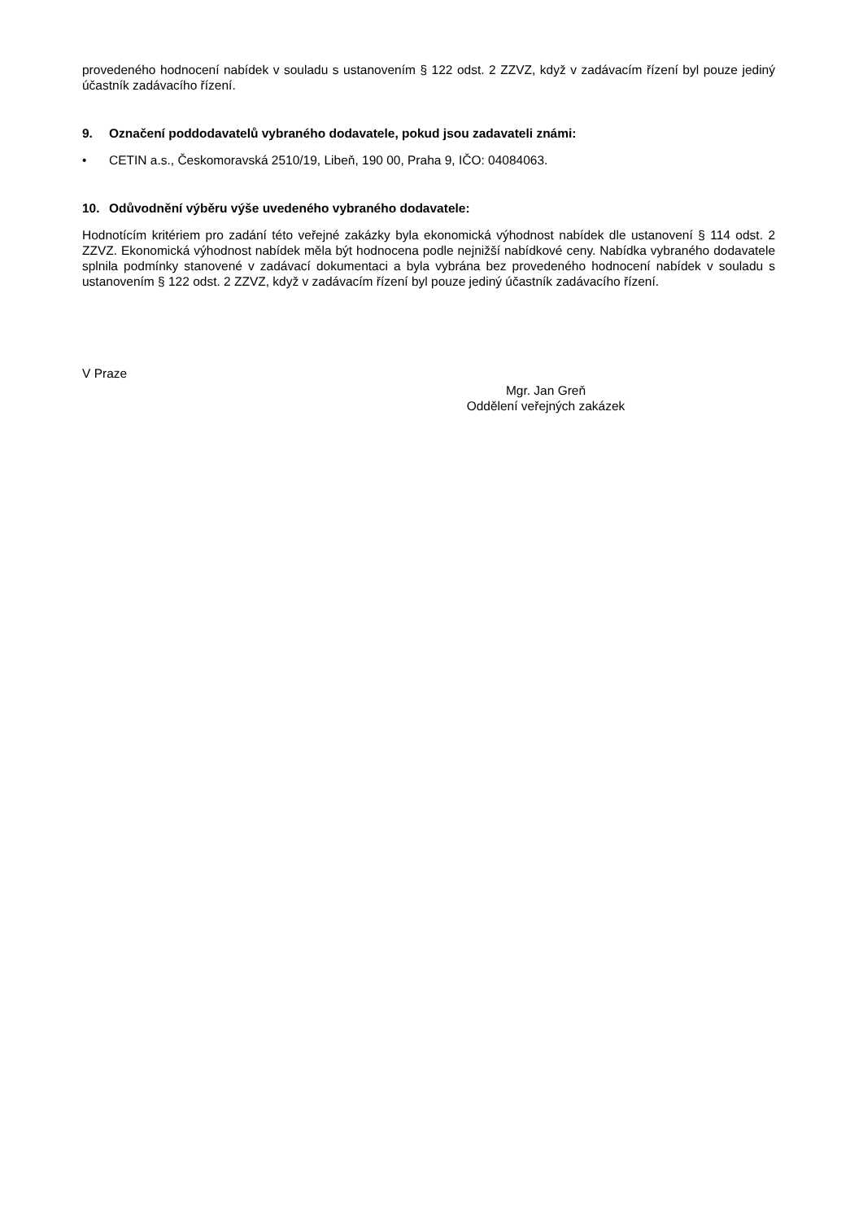provedeného hodnocení nabídek v souladu s ustanovením § 122 odst. 2 ZZVZ, když v zadávacím řízení byl pouze jediný účastník zadávacího řízení.
9. Označení poddodavatelů vybraného dodavatele, pokud jsou zadavateli známi:
• CETIN a.s., Českomoravská 2510/19, Libeň, 190 00, Praha 9, IČO: 04084063.
10. Odůvodnění výběru výše uvedeného vybraného dodavatele:
Hodnotícím kritériem pro zadání této veřejné zakázky byla ekonomická výhodnost nabídek dle ustanovení § 114 odst. 2 ZZVZ. Ekonomická výhodnost nabídek měla být hodnocena podle nejnižší nabídkové ceny. Nabídka vybraného dodavatele splnila podmínky stanovené v zadávací dokumentaci a byla vybrána bez provedeného hodnocení nabídek v souladu s ustanovením § 122 odst. 2 ZZVZ, když v zadávacím řízení byl pouze jediný účastník zadávacího řízení.
V Praze
Mgr. Jan Greň
Oddělení veřejných zakázek